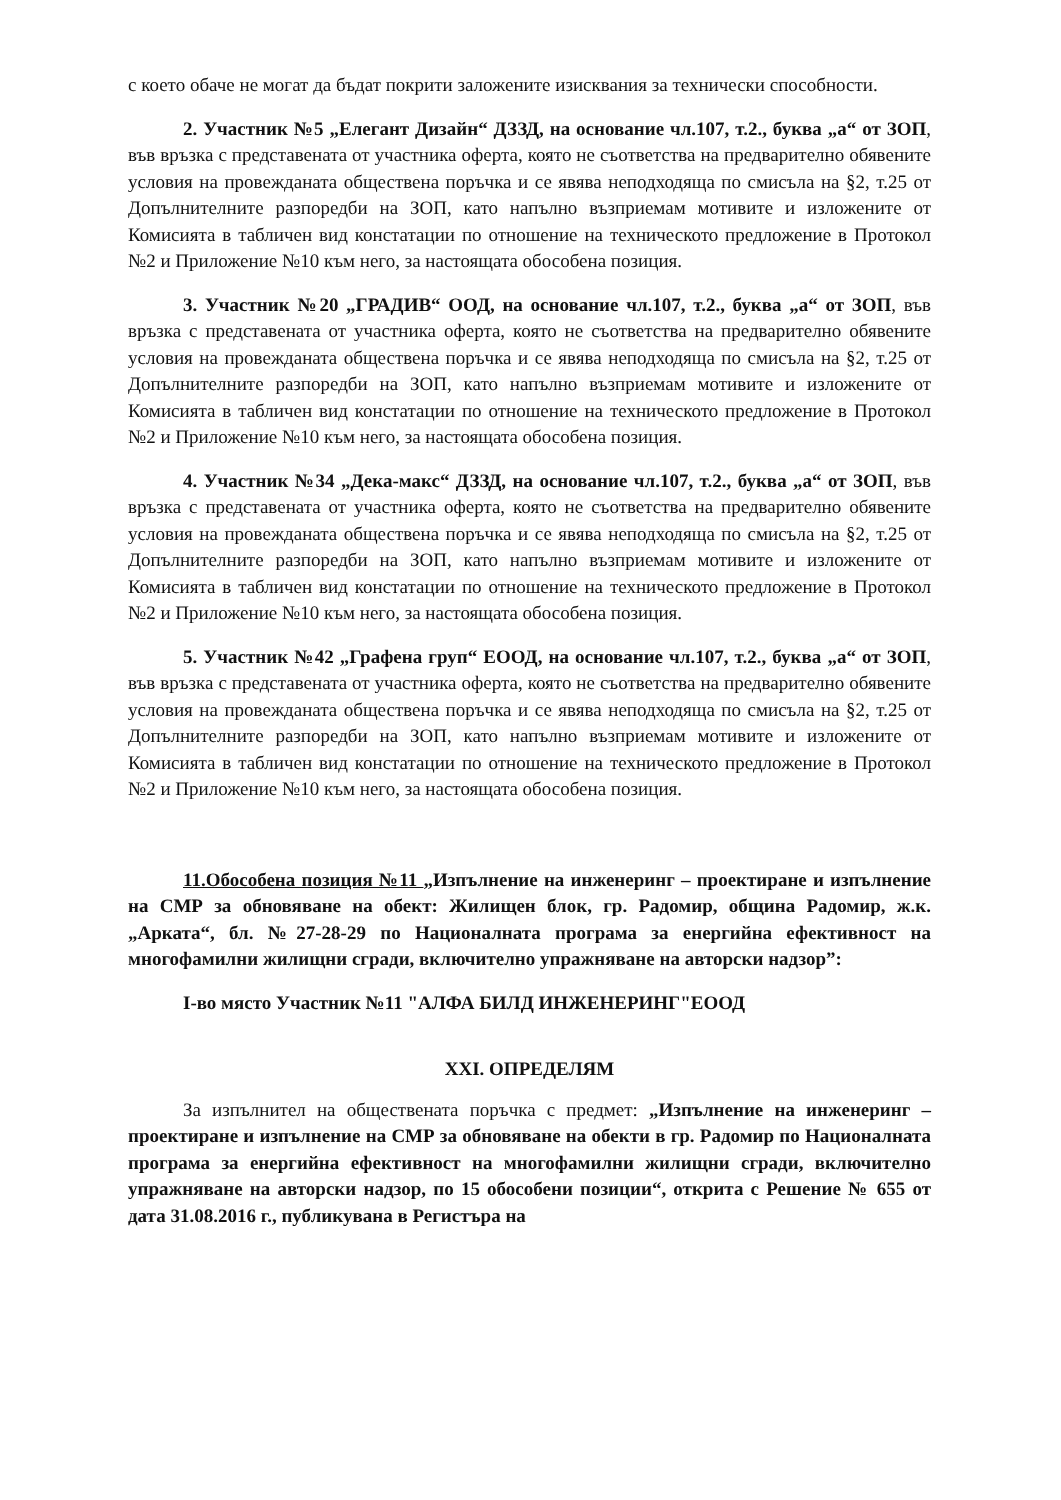с което обаче не могат да бъдат покрити заложените изисквания за технически способности.
2. Участник №5 „Елегант Дизайн“ ДЗЗД, на основание чл.107, т.2., буква „а“ от ЗОП, във връзка с представената от участника оферта, която не съответства на предварително обявените условия на провежданата обществена поръчка и се явява неподходяща по смисъла на §2, т.25 от Допълнителните разпоредби на ЗОП, като напълно възприемам мотивите и изложените от Комисията в табличен вид констатации по отношение на техническото предложение в Протокол №2 и Приложение №10 към него, за настоящата обособена позиция.
3. Участник №20 „ГРАДИВ“ ООД, на основание чл.107, т.2., буква „а“ от ЗОП, във връзка с представената от участника оферта, която не съответства на предварително обявените условия на провежданата обществена поръчка и се явява неподходяща по смисъла на §2, т.25 от Допълнителните разпоредби на ЗОП, като напълно възприемам мотивите и изложените от Комисията в табличен вид констатации по отношение на техническото предложение в Протокол №2 и Приложение №10 към него, за настоящата обособена позиция.
4. Участник №34 „Дека-макс“ ДЗЗД, на основание чл.107, т.2., буква „а“ от ЗОП, във връзка с представената от участника оферта, която не съответства на предварително обявените условия на провежданата обществена поръчка и се явява неподходяща по смисъла на §2, т.25 от Допълнителните разпоредби на ЗОП, като напълно възприемам мотивите и изложените от Комисията в табличен вид констатации по отношение на техническото предложение в Протокол №2 и Приложение №10 към него, за настоящата обособена позиция.
5. Участник №42 „Графена груп“ ЕООД, на основание чл.107, т.2., буква „а“ от ЗОП, във връзка с представената от участника оферта, която не съответства на предварително обявените условия на провежданата обществена поръчка и се явява неподходяща по смисъла на §2, т.25 от Допълнителните разпоредби на ЗОП, като напълно възприемам мотивите и изложените от Комисията в табличен вид констатации по отношение на техническото предложение в Протокол №2 и Приложение №10 към него, за настоящата обособена позиция.
11.Обособена позиция №11 „Изпълнение на инженеринг – проектиране и изпълнение на СМР за обновяване на обект: Жилищен блок, гр. Радомир, община Радомир, ж.к. „Арката“, бл. №27-28-29 по Националната програма за енергийна ефективност на многофамилни жилищни сгради, включително упражняване на авторски надзор”:
І-во място Участник №11 "АЛФА БИЛД ИНЖЕНЕРИНГ"ЕООД
XXI. ОПРЕДЕЛЯМ
За изпълнител на обществената поръчка с предмет: „Изпълнение на инженеринг – проектиране и изпълнение на СМР за обновяване на обекти в гр. Радомир по Националната програма за енергийна ефективност на многофамилни жилищни сгради, включително упражняване на авторски надзор, по 15 обособени позиции“, открита с Решение № 655 от дата 31.08.2016 г., публикувана в Регистъра на